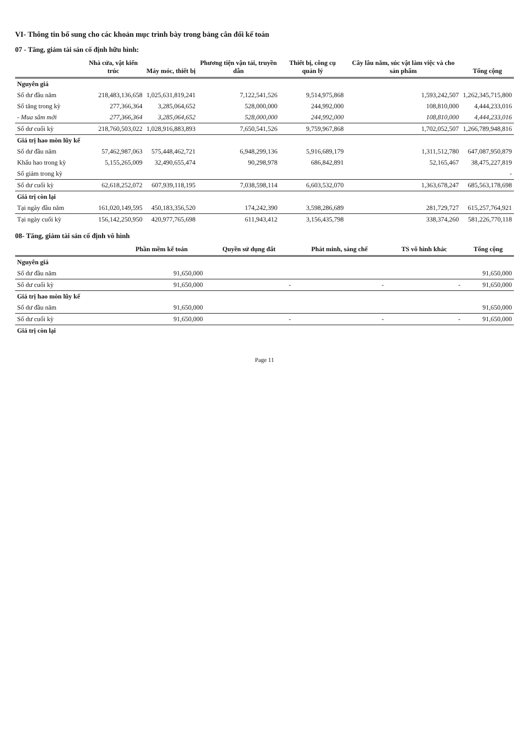VI- Thông tin bổ sung cho các khoản mục trình bày trong bảng cân đối kế toán
07 - Tăng, giảm tài sản cố định hữu hình:
| | Nhà cửa, vật kiến trúc | Máy móc, thiết bị | Phương tiện vận tải, truyền dẫn | Thiết bị, công cụ quản lý | Cây lâu năm, súc vật làm việc và cho sản phẩm | Tổng cộng |
| --- | --- | --- | --- | --- | --- | --- |
| Nguyên giá | | | | | | |
| Số dư đầu năm | 218,483,136,658 | 1,025,631,819,241 | 7,122,541,526 | 9,514,975,868 | 1,593,242,507 | 1,262,345,715,800 |
| Số tăng trong kỳ | 277,366,364 | 3,285,064,652 | 528,000,000 | 244,992,000 | 108,810,000 | 4,444,233,016 |
| - Mua sắm mới | 277,366,364 | 3,285,064,652 | 528,000,000 | 244,992,000 | 108,810,000 | 4,444,233,016 |
| Số dư cuối kỳ | 218,760,503,022 | 1,028,916,883,893 | 7,650,541,526 | 9,759,967,868 | 1,702,052,507 | 1,266,789,948,816 |
| Giá trị hao mòn lũy kế | | | | | | |
| Số dư đầu năm | 57,462,987,063 | 575,448,462,721 | 6,948,299,136 | 5,916,689,179 | 1,311,512,780 | 647,087,950,879 |
| Khấu hao trong kỳ | 5,155,265,009 | 32,490,655,474 | 90,298,978 | 686,842,891 | 52,165,467 | 38,475,227,819 |
| Số giảm trong kỳ | | | | | | - |
| Số dư cuối kỳ | 62,618,252,072 | 607,939,118,195 | 7,038,598,114 | 6,603,532,070 | 1,363,678,247 | 685,563,178,698 |
| Giá trị còn lại | | | | | | |
| Tại ngày đầu năm | 161,020,149,595 | 450,183,356,520 | 174,242,390 | 3,598,286,689 | 281,729,727 | 615,257,764,921 |
| Tại ngày cuối kỳ | 156,142,250,950 | 420,977,765,698 | 611,943,412 | 3,156,435,798 | 338,374,260 | 581,226,770,118 |
08- Tăng, giảm tài sản cố định vô hình
| | Phần mềm kế toán | Quyền sử dụng đất | Phát minh, sáng chế | TS vô hình khác | Tổng cộng |
| --- | --- | --- | --- | --- | --- |
| Nguyên giá | | | | | |
| Số dư đầu năm | 91,650,000 | | | | 91,650,000 |
| Số dư cuối kỳ | 91,650,000 | - | - | - | 91,650,000 |
| Giá trị hao mòn lũy kế | | | | | |
| Số dư đầu năm | 91,650,000 | | | | 91,650,000 |
| Số dư cuối kỳ | 91,650,000 | - | - | - | 91,650,000 |
| Giá trị còn lại | | | | | |
Page 11